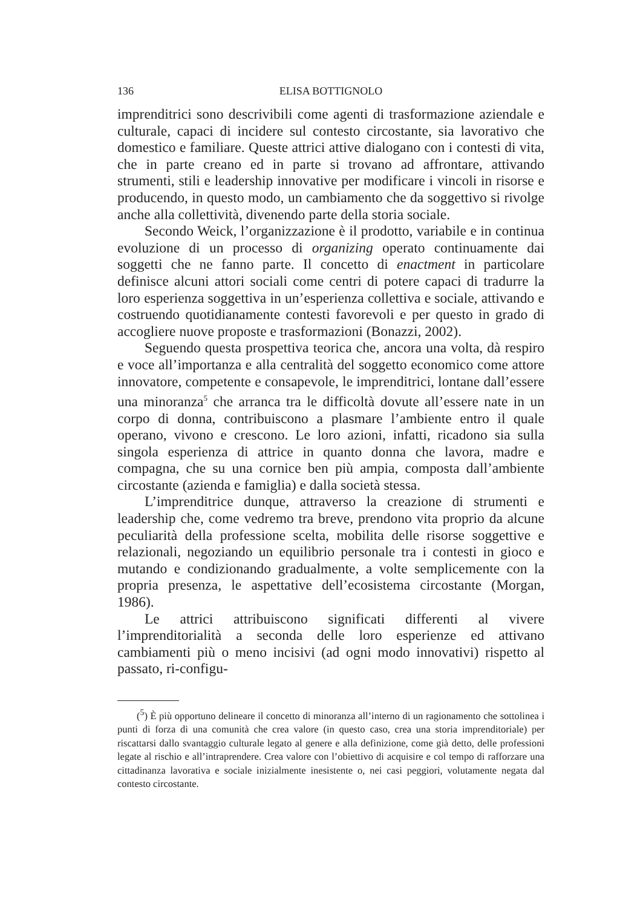136 ELISA BOTTIGNOLO
imprenditrici sono descrivibili come agenti di trasformazione aziendale e culturale, capaci di incidere sul contesto circostante, sia lavorativo che domestico e familiare. Queste attrici attive dialogano con i contesti di vita, che in parte creano ed in parte si trovano ad affrontare, attivando strumenti, stili e leadership innovative per modificare i vincoli in risorse e producendo, in questo modo, un cambiamento che da soggettivo si rivolge anche alla collettività, divenendo parte della storia sociale.
Secondo Weick, l’organizzazione è il prodotto, variabile e in continua evoluzione di un processo di organizing operato continuamente dai soggetti che ne fanno parte. Il concetto di enactment in particolare definisce alcuni attori sociali come centri di potere capaci di tradurre la loro esperienza soggettiva in un’esperienza collettiva e sociale, attivando e costruendo quotidianamente contesti favorevoli e per questo in grado di accogliere nuove proposte e trasformazioni (Bonazzi, 2002).
Seguendo questa prospettiva teorica che, ancora una volta, dà respiro e voce all’importanza e alla centralità del soggetto economico come attore innovatore, competente e consapevole, le imprenditrici, lontane dall’essere una minoranza<sup>5</sup> che arranca tra le difficoltà dovute all’essere nate in un corpo di donna, contribuiscono a plasmare l’ambiente entro il quale operano, vivono e crescono. Le loro azioni, infatti, ricadono sia sulla singola esperienza di attrice in quanto donna che lavora, madre e compagna, che su una cornice ben più ampia, composta dall’ambiente circostante (azienda e famiglia) e dalla società stessa.
L’imprenditrice dunque, attraverso la creazione di strumenti e leadership che, come vedremo tra breve, prendono vita proprio da alcune peculiarità della professione scelta, mobilita delle risorse soggettive e relazionali, negoziando un equilibrio personale tra i contesti in gioco e mutando e condizionando gradualmente, a volte semplicemente con la propria presenza, le aspettative dell’ecosistema circostante (Morgan, 1986).
Le attrici attribuiscono significati differenti al vivere l’imprenditorialità a seconda delle loro esperienze ed attivano cambiamenti più o meno incisivi (ad ogni modo innovativi) rispetto al passato, ri-configu-
(<sup>5</sup>) È più opportuno delineare il concetto di minoranza all’interno di un ragionamento che sottolinea i punti di forza di una comunità che crea valore (in questo caso, crea una storia imprenditoriale) per riscattarsi dallo svantaggio culturale legato al genere e alla definizione, come già detto, delle professioni legate al rischio e all’intraprendere. Crea valore con l’obiettivo di acquisire e col tempo di rafforzare una cittadinanza lavorativa e sociale inizialmente inesistente o, nei casi peggiori, volutamente negata dal contesto circostante.